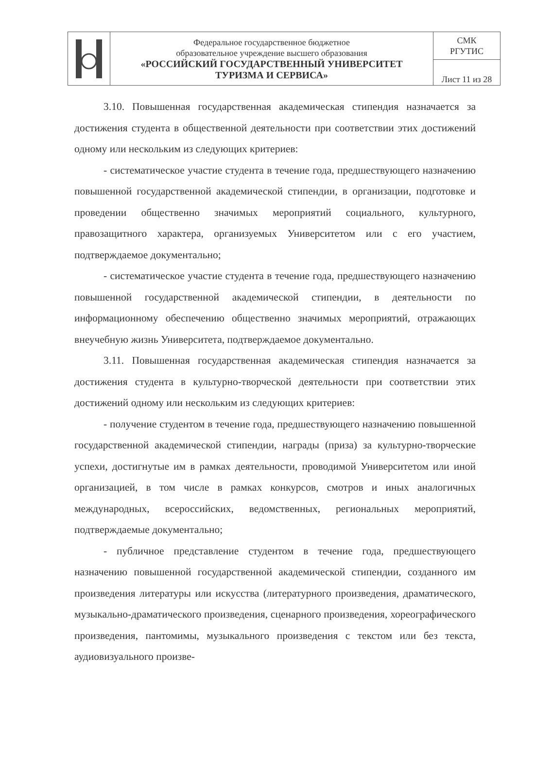| | Федеральное государственное бюджетное образовательное учреждение высшего образования «РОССИЙСКИЙ ГОСУДАРСТВЕННЫЙ УНИВЕРСИТЕТ ТУРИЗМА И СЕРВИСА» | СМК РГУТИС |
| | | Лист 11 из 28 |
3.10. Повышенная государственная академическая стипендия назначается за достижения студента в общественной деятельности при соответствии этих достижений одному или нескольким из следующих критериев:
- систематическое участие студента в течение года, предшествующего назначению повышенной государственной академической стипендии, в организации, подготовке и проведении общественно значимых мероприятий социального, культурного, правозащитного характера, организуемых Университетом или с его участием, подтверждаемое документально;
- систематическое участие студента в течение года, предшествующего назначению повышенной государственной академической стипендии, в деятельности по информационному обеспечению общественно значимых мероприятий, отражающих внеучебную жизнь Университета, подтверждаемое документально.
3.11. Повышенная государственная академическая стипендия назначается за достижения студента в культурно-творческой деятельности при соответствии этих достижений одному или нескольким из следующих критериев:
- получение студентом в течение года, предшествующего назначению повышенной государственной академической стипендии, награды (приза) за культурно-творческие успехи, достигнутые им в рамках деятельности, проводимой Университетом или иной организацией, в том числе в рамках конкурсов, смотров и иных аналогичных международных, всероссийских, ведомственных, региональных мероприятий, подтверждаемые документально;
- публичное представление студентом в течение года, предшествующего назначению повышенной государственной академической стипендии, созданного им произведения литературы или искусства (литературного произведения, драматического, музыкально-драматического произведения, сценарного произведения, хореографического произведения, пантомимы, музыкального произведения с текстом или без текста, аудиовизуального произве-